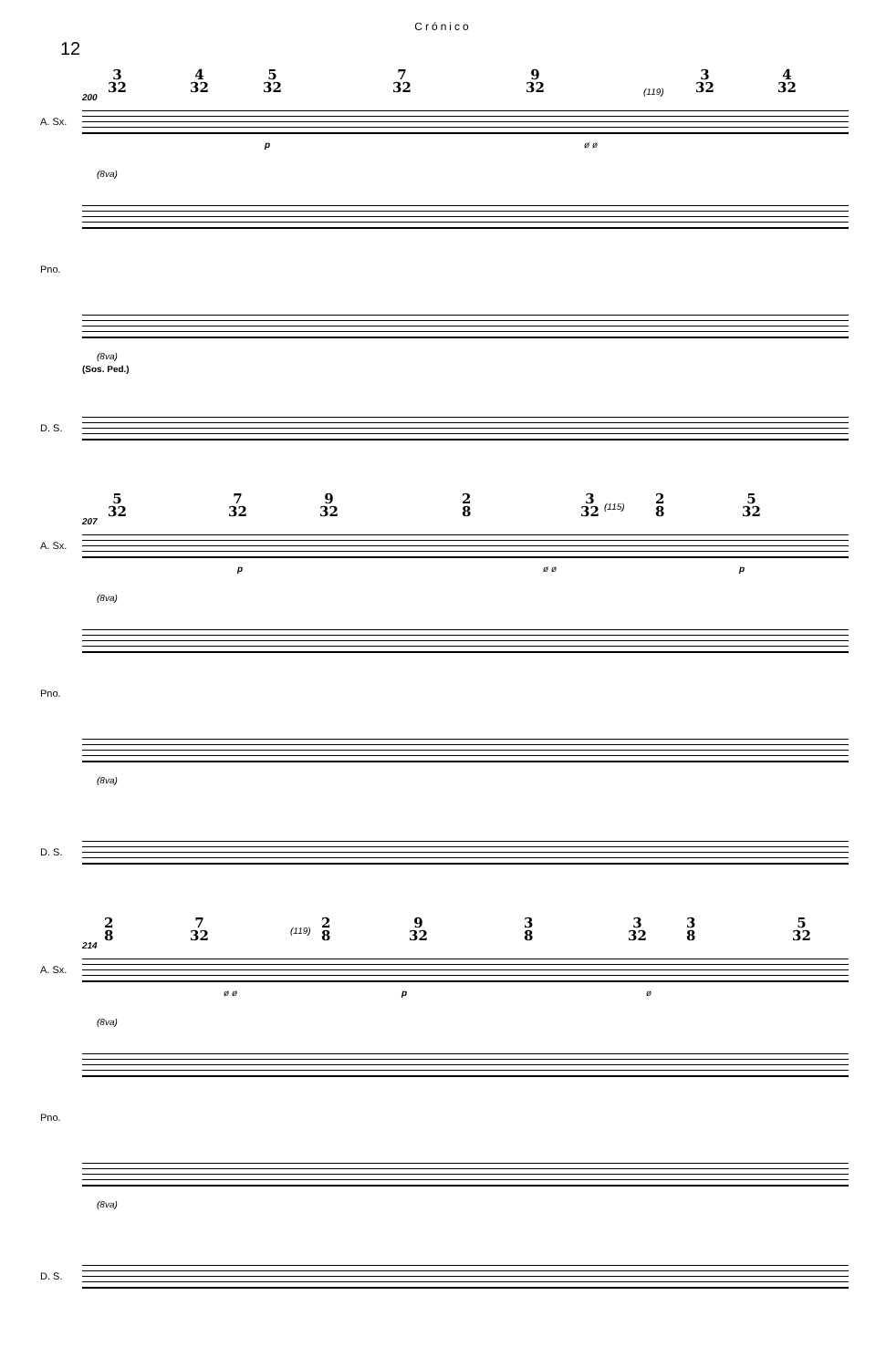Crónico
12
3
32
4
32
5
32
7
32
9
32
3
32
4
32
200
(119)
A. Sx.
p ø ø
(8va)
Pno.
(8va)
(Sos. Ped.)
D. S.
5
32
7
32
9
32
2
8
3
32
(115)
2
8
5
32
207
A. Sx.
p ø ø p
(8va)
Pno.
(8va)
D. S.
2
8
7
32
(119)
2
8
9
32
3
8
3
32
3
8
5
32
214
A. Sx.
ø ø p ø
(8va)
Pno.
(8va)
D. S.